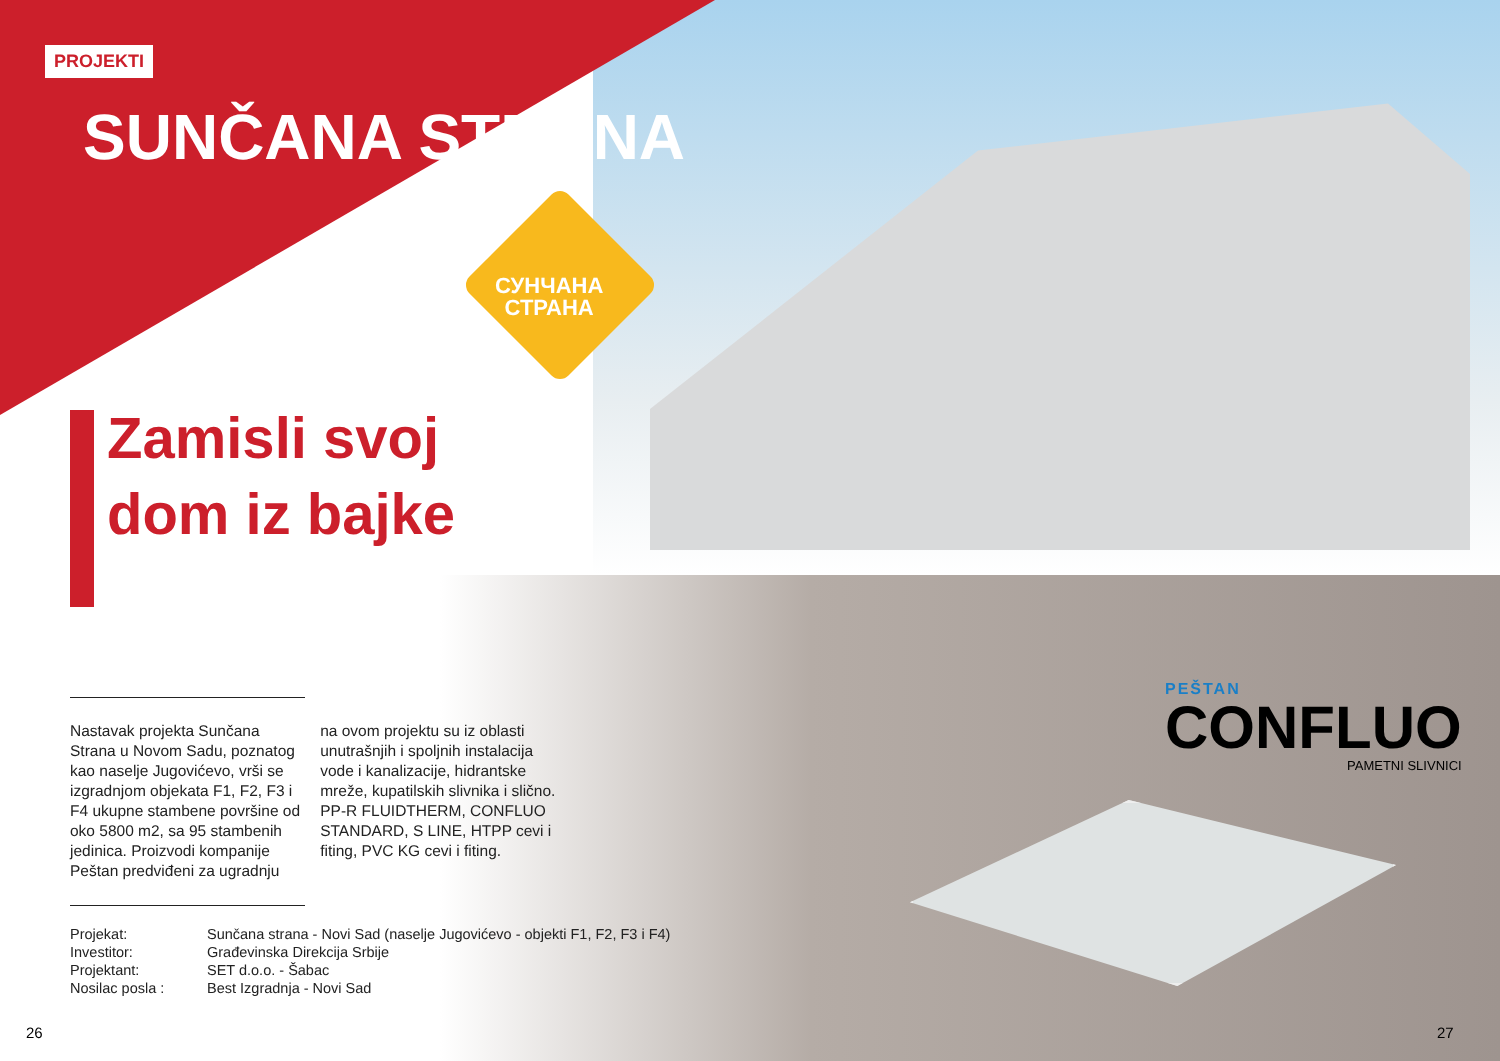PROJEKTI
SUNČANA STRANA
СУНЧАНА
СТРАНА
Zamisli svoj
dom iz bajke
Nastavak projekta Sunčana Strana u Novom Sadu, poznatog kao naselje Jugovićevo, vrši se izgradnjom objekata F1, F2, F3 i F4 ukupne stambene površine od oko 5800 m2, sa 95 stambenih jedinica. Proizvodi kompanije Peštan predviđeni za ugradnju
na ovom projektu su iz oblasti unutrašnjih i spoljnih instalacija vode i kanalizacije, hidrantske mreže, kupatilskih slivnika i slično. PP-R FLUIDTHERM, CONFLUO STANDARD, S LINE, HTPP cevi i fiting, PVC KG cevi i fiting.
| Projekat: | Sunčana strana - Novi Sad (naselje Jugovićevo - objekti F1, F2, F3 i F4) |
| Investitor: | Građevinska Direkcija Srbije |
| Projektant: | SET d.o.o. - Šabac |
| Nosilac posla : | Best Izgradnja - Novi Sad |
PEŠTAN
CONFLUO
PAMETNI SLIVNICI
26 27